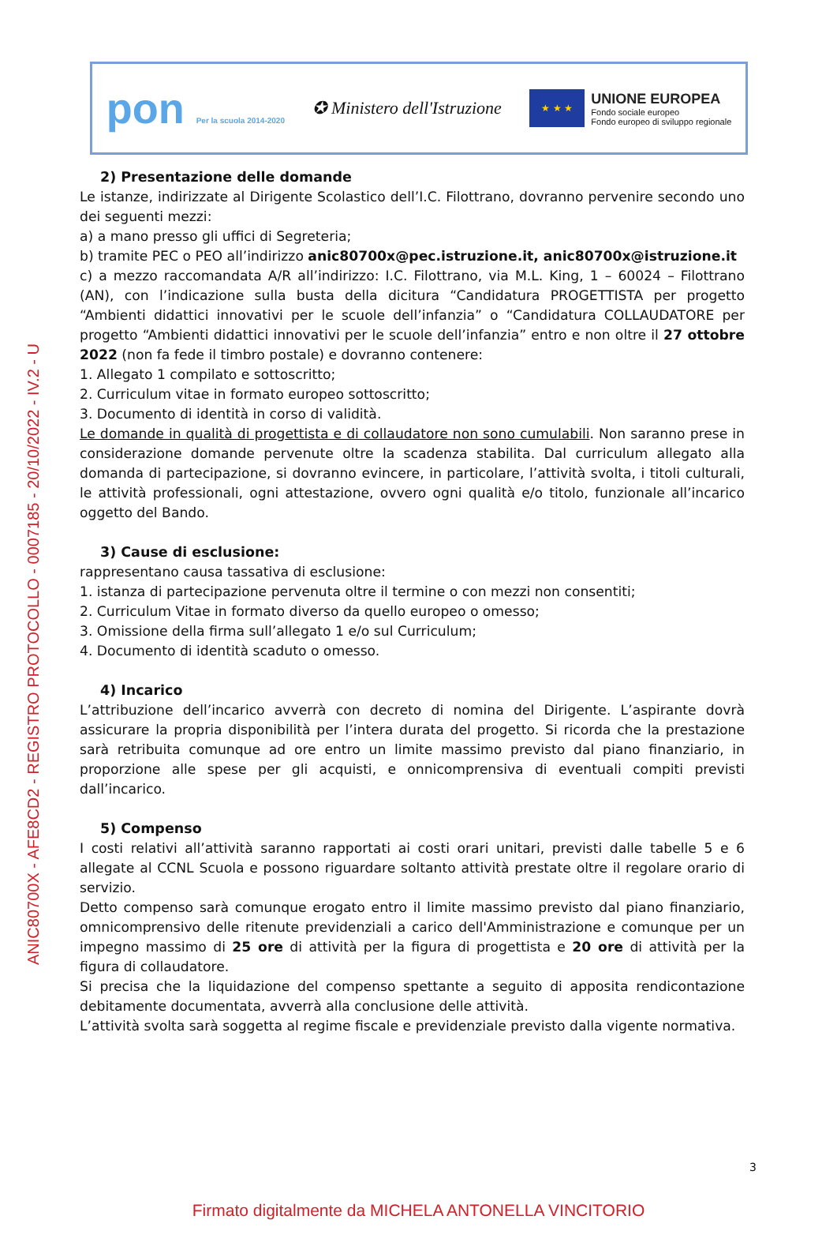ANIC80700X - AFE8CD2 - REGISTRO PROTOCOLLO - 0007185 - 20/10/2022 - IV.2 - U
pon Per la scuola 2014-2020
✪ Ministero dell'Istruzione
★ ★ ★
UNIONE EUROPEA
Fondo sociale europeo
Fondo europeo di sviluppo regionale
2) Presentazione delle domande
Le istanze, indirizzate al Dirigente Scolastico dell’I.C. Filottrano, dovranno pervenire secondo uno dei seguenti mezzi:
a) a mano presso gli uffici di Segreteria;
b) tramite PEC o PEO all’indirizzo anic80700x@pec.istruzione.it, anic80700x@istruzione.it
c) a mezzo raccomandata A/R all’indirizzo: I.C. Filottrano, via M.L. King, 1 – 60024 – Filottrano (AN), con l’indicazione sulla busta della dicitura “Candidatura PROGETTISTA per progetto “Ambienti didattici innovativi per le scuole dell’infanzia” o “Candidatura COLLAUDATORE per progetto “Ambienti didattici innovativi per le scuole dell’infanzia” entro e non oltre il 27 ottobre 2022 (non fa fede il timbro postale) e dovranno contenere:
1. Allegato 1 compilato e sottoscritto;
2. Curriculum vitae in formato europeo sottoscritto;
3. Documento di identità in corso di validità.
Le domande in qualità di progettista e di collaudatore non sono cumulabili. Non saranno prese in considerazione domande pervenute oltre la scadenza stabilita. Dal curriculum allegato alla domanda di partecipazione, si dovranno evincere, in particolare, l’attività svolta, i titoli culturali, le attività professionali, ogni attestazione, ovvero ogni qualità e/o titolo, funzionale all’incarico oggetto del Bando.
3) Cause di esclusione:
rappresentano causa tassativa di esclusione:
1. istanza di partecipazione pervenuta oltre il termine o con mezzi non consentiti;
2. Curriculum Vitae in formato diverso da quello europeo o omesso;
3. Omissione della firma sull’allegato 1 e/o sul Curriculum;
4. Documento di identità scaduto o omesso.
4) Incarico
L’attribuzione dell’incarico avverrà con decreto di nomina del Dirigente. L’aspirante dovrà assicurare la propria disponibilità per l’intera durata del progetto. Si ricorda che la prestazione sarà retribuita comunque ad ore entro un limite massimo previsto dal piano finanziario, in proporzione alle spese per gli acquisti, e onnicomprensiva di eventuali compiti previsti dall’incarico.
5) Compenso
I costi relativi all’attività saranno rapportati ai costi orari unitari, previsti dalle tabelle 5 e 6 allegate al CCNL Scuola e possono riguardare soltanto attività prestate oltre il regolare orario di servizio.
Detto compenso sarà comunque erogato entro il limite massimo previsto dal piano finanziario, omnicomprensivo delle ritenute previdenziali a carico dell'Amministrazione e comunque per un impegno massimo di 25 ore di attività per la figura di progettista e 20 ore di attività per la figura di collaudatore.
Si precisa che la liquidazione del compenso spettante a seguito di apposita rendicontazione debitamente documentata, avverrà alla conclusione delle attività.
L’attività svolta sarà soggetta al regime fiscale e previdenziale previsto dalla vigente normativa.
3
Firmato digitalmente da MICHELA ANTONELLA VINCITORIO